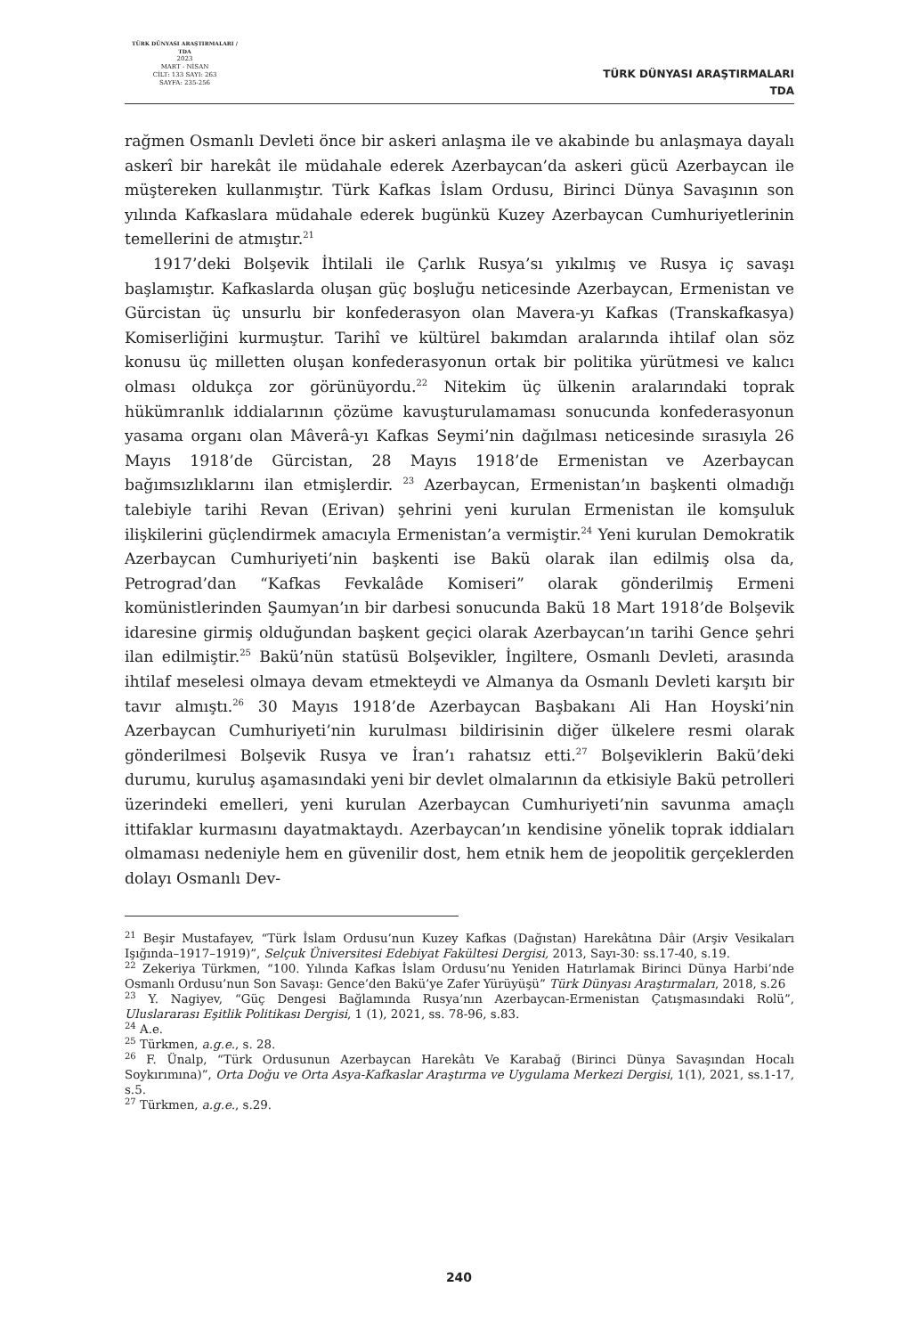TÜRK DÜNYASI ARAŞTIRMALARI / TDA
2023
MART - NİSAN
CİLT: 133 SAYI: 263
SAYFA: 235-256
TÜRK DÜNYASI ARAŞTIRMALARI
TDA
rağmen Osmanlı Devleti önce bir askeri anlaşma ile ve akabinde bu anlaşmaya dayalı askerî bir harekât ile müdahale ederek Azerbaycan’da askeri gücü Azerbaycan ile müştereken kullanmıştır. Türk Kafkas İslam Ordusu, Birinci Dünya Savaşının son yılında Kafkaslara müdahale ederek bugünkü Kuzey Azerbaycan Cumhuriyetlerinin temellerini de atmıştır.<sup>21</sup>
1917’deki Bolşevik İhtilali ile Çarlık Rusya’sı yıkılmış ve Rusya iç savaşı başlamıştır. Kafkaslarda oluşan güç boşluğu neticesinde Azerbaycan, Ermenistan ve Gürcistan üç unsurlu bir konfederasyon olan Mavera-yı Kafkas (Transkafkasya) Komiserliğini kurmuştur. Tarihî ve kültürel bakımdan aralarında ihtilaf olan söz konusu üç milletten oluşan konfederasyonun ortak bir politika yürütmesi ve kalıcı olması oldukça zor görünüyordu.<sup>22</sup> Nitekim üç ülkenin aralarındaki toprak hükümranlık iddialarının çözüme kavuşturulamaması sonucunda konfederasyonun yasama organı olan Mâverâ-yı Kafkas Seymi’nin dağılması neticesinde sırasıyla 26 Mayıs 1918’de Gürcistan, 28 Mayıs 1918’de Ermenistan ve Azerbaycan bağımsızlıklarını ilan etmişlerdir. <sup>23</sup> Azerbaycan, Ermenistan’ın başkenti olmadığı talebiyle tarihi Revan (Erivan) şehrini yeni kurulan Ermenistan ile komşuluk ilişkilerini güçlendirmek amacıyla Ermenistan’a vermiştir.<sup>24</sup> Yeni kurulan Demokratik Azerbaycan Cumhuriyeti’nin başkenti ise Bakü olarak ilan edilmiş olsa da, Petrograd’dan “Kafkas Fevkalâde Komiseri” olarak gönderilmiş Ermeni komünistlerinden Şaumyan’ın bir darbesi sonucunda Bakü 18 Mart 1918’de Bolşevik idaresine girmiş olduğundan başkent geçici olarak Azerbaycan’ın tarihi Gence şehri ilan edilmiştir.<sup>25</sup> Bakü’nün statüsü Bolşevikler, İngiltere, Osmanlı Devleti, arasında ihtilaf meselesi olmaya devam etmekteydi ve Almanya da Osmanlı Devleti karşıtı bir tavır almıştı.<sup>26</sup> 30 Mayıs 1918’de Azerbaycan Başbakanı Ali Han Hoyski’nin Azerbaycan Cumhuriyeti’nin kurulması bildirisinin diğer ülkelere resmi olarak gönderilmesi Bolşevik Rusya ve İran’ı rahatsız etti.<sup>27</sup> Bolşeviklerin Bakü’deki durumu, kuruluş aşamasındaki yeni bir devlet olmalarının da etkisiyle Bakü petrolleri üzerindeki emelleri, yeni kurulan Azerbaycan Cumhuriyeti’nin savunma amaçlı ittifaklar kurmasını dayatmaktaydı. Azerbaycan’ın kendisine yönelik toprak iddiaları olmaması nedeniyle hem en güvenilir dost, hem etnik hem de jeopolitik gerçeklerden dolayı Osmanlı Dev-
<sup>21</sup> Beşir Mustafayev, “Türk İslam Ordusu’nun Kuzey Kafkas (Dağıstan) Harekâtına Dâir (Arşiv Vesikaları Işığında–1917–1919)”, Selçuk Üniversitesi Edebiyat Fakültesi Dergisi, 2013, Sayı-30: ss.17-40, s.19.
<sup>22</sup> Zekeriya Türkmen, “100. Yılında Kafkas İslam Ordusu’nu Yeniden Hatırlamak Birinci Dünya Harbi’nde Osmanlı Ordusu’nun Son Savaşı: Gence’den Bakü’ye Zafer Yürüyüşü” Türk Dünyası Araştırmaları, 2018, s.26
<sup>23</sup> Y. Nagiyev, “Güç Dengesi Bağlamında Rusya’nın Azerbaycan-Ermenistan Çatışmasındaki Rolü”, Uluslararası Eşitlik Politikası Dergisi, 1 (1), 2021, ss. 78-96, s.83.
<sup>24</sup> A.e.
<sup>25</sup> Türkmen, a.g.e., s. 28.
<sup>26</sup> F. Ünalp, “Türk Ordusunun Azerbaycan Harekâtı Ve Karabağ (Birinci Dünya Savaşından Hocalı Soykırımına)”, Orta Doğu ve Orta Asya-Kafkaslar Araştırma ve Uygulama Merkezi Dergisi, 1(1), 2021, ss.1-17, s.5.
<sup>27</sup> Türkmen, a.g.e., s.29.
240